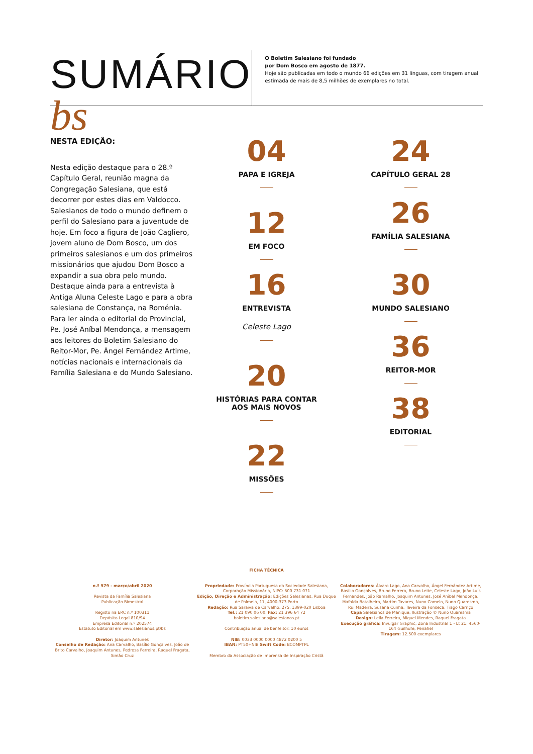SUMÁRIO bs
O Boletim Salesiano foi fundado
por Dom Bosco em agosto de 1877.
Hoje são publicadas em todo o mundo 66 edições em 31 línguas, com tiragem anual estimada de mais de 8,5 milhões de exemplares no total.
NESTA EDIÇÃO:
Nesta edição destaque para o 28.º Capítulo Geral, reunião magna da Congregação Salesiana, que está decorrer por estes dias em Valdocco. Salesianos de todo o mundo definem o perfil do Salesiano para a juventude de hoje. Em foco a figura de João Cagliero, jovem aluno de Dom Bosco, um dos primeiros salesianos e um dos primeiros missionários que ajudou Dom Bosco a expandir a sua obra pelo mundo. Destaque ainda para a entrevista à Antiga Aluna Celeste Lago e para a obra salesiana de Constança, na Roménia. Para ler ainda o editorial do Provincial, Pe. José Aníbal Mendonça, a mensagem aos leitores do Boletim Salesiano do Reitor-Mor, Pe. Ángel Fernández Artime, notícias nacionais e internacionais da Família Salesiana e do Mundo Salesiano.
04
PAPA E IGREJA
12
EM FOCO
16
ENTREVISTA
Celeste Lago
20
HISTÓRIAS PARA CONTAR
AOS MAIS NOVOS
22
MISSÕES
24
CAPÍTULO GERAL 28
26
FAMÍLIA SALESIANA
30
MUNDO SALESIANO
36
REITOR-MOR
38
EDITORIAL
FICHA TÉCNICA
n.º 579 - março/abril 2020
Revista da Família Salesiana
Publicação Bimestral
Registo na ERC n.º 100311
Depósito Legal 810/94
Empresa Editorial n.º 202574
Estatuto Editorial em www.salesianos.pt/bs
Diretor: Joaquim Antunes
Conselho de Redação: Ana Carvalho, Basílio Gonçalves, João de Brito Carvalho, Joaquim Antunes, Pedrosa Ferreira, Raquel Fragata, Simão Cruz
Propriedade: Província Portuguesa da Sociedade Salesiana, Corporação Missionária, NIPC: 500 731 071
Edição, Direção e Administração: Edições Salesianas, Rua Duque de Palmela, 11, 4000-373 Porto
Redação: Rua Saraiva de Carvalho, 275, 1399-020 Lisboa
Tel.: 21 090 06 00, Fax: 21 396 64 72
boletim.salesiano@salesianos.pt
Contribuição anual de benfeitor: 10 euros
NIB: 0033 0000 0000 4872 0200 5
IBAN: PT50+NIB Swift Code: BCOMPTPL
Membro da Associação de Imprensa de Inspiração Cristã
Colaboradores: Álvaro Lago, Ana Carvalho, Ángel Fernández Artime, Basílio Gonçalves, Bruno Ferrero, Bruno Leite, Celeste Lago, João Luís Fernandes, João Ramalho, Joaquim Antunes, José Aníbal Mendonça, Mafalda Batalheiro, Martim Tavares, Nuno Camelo, Nuno Quaresma, Rui Madeira, Susana Cunha, Taveira da Fonseca, Tiago Carriço
Capa Salesianos de Manique, Ilustração © Nuno Quaresma
Design: Leila Ferreira, Miguel Mendes, Raquel Fragata
Execução gráfica: Invulgar Graphic, Zona Industrial 1 - Lt 21, 4560-164 Guilhufe, Penafiel
Tiragem: 12.500 exemplares